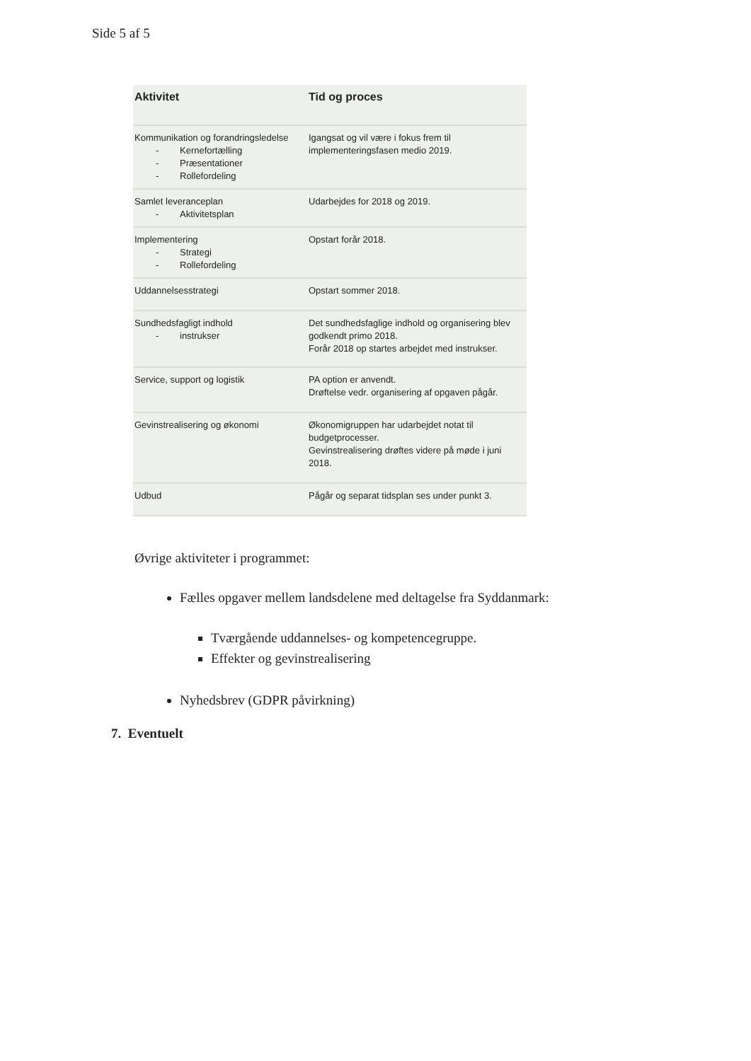Side 5 af 5
| Aktivitet | Tid og proces |
| --- | --- |
| Kommunikation og forandringsledelse - Kernefortælling - Præsentationer - Rollefordeling | Igangsat og vil være i fokus frem til implementeringsfasen medio 2019. |
| Samlet leveranceplan - Aktivitetsplan | Udarbejdes for 2018 og 2019. |
| Implementering - Strategi - Rollefordeling | Opstart forår 2018. |
| Uddannelsesstrategi | Opstart sommer 2018. |
| Sundhedsfagligt indhold - instrukser | Det sundhedsfaglige indhold og organisering blev godkendt primo 2018. Forår 2018 op startes arbejdet med instrukser. |
| Service, support og logistik | PA option er anvendt. Drøftelse vedr. organisering af opgaven pågår. |
| Gevinstrealisering og økonomi | Økonomigruppen har udarbejdet notat til budgetprocesser. Gevinstrealisering drøftes videre på møde i juni 2018. |
| Udbud | Pågår og separat tidsplan ses under punkt 3. |
Øvrige aktiviteter i programmet:
Fælles opgaver mellem landsdelene med deltagelse fra Syddanmark:
Tværgående uddannelses- og kompetencegruppe.
Effekter og gevinstrealisering
Nyhedsbrev (GDPR påvirkning)
7. Eventuelt